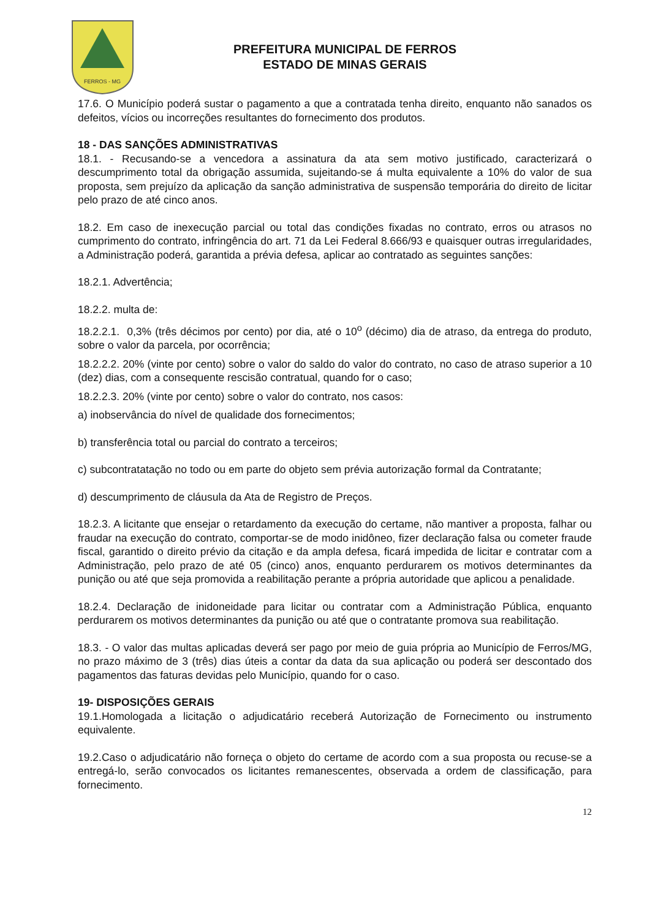FERROS - MG
PREFEITURA MUNICIPAL DE FERROS
ESTADO DE MINAS GERAIS
17.6. O Município poderá sustar o pagamento a que a contratada tenha direito, enquanto não sanados os defeitos, vícios ou incorreções resultantes do fornecimento dos produtos.
18 - DAS SANÇÕES ADMINISTRATIVAS
18.1. - Recusando-se a vencedora a assinatura da ata sem motivo justificado, caracterizará o descumprimento total da obrigação assumida, sujeitando-se á multa equivalente a 10% do valor de sua proposta, sem prejuízo da aplicação da sanção administrativa de suspensão temporária do direito de licitar pelo prazo de até cinco anos.
18.2. Em caso de inexecução parcial ou total das condições fixadas no contrato, erros ou atrasos no cumprimento do contrato, infringência do art. 71 da Lei Federal 8.666/93 e quaisquer outras irregularidades, a Administração poderá, garantida a prévia defesa, aplicar ao contratado as seguintes sanções:
18.2.1. Advertência;
18.2.2. multa de:
18.2.2.1. 0,3% (três décimos por cento) por dia, até o 10<sup>o</sup> (décimo) dia de atraso, da entrega do produto, sobre o valor da parcela, por ocorrência;
18.2.2.2. 20% (vinte por cento) sobre o valor do saldo do valor do contrato, no caso de atraso superior a 10 (dez) dias, com a consequente rescisão contratual, quando for o caso;
18.2.2.3. 20% (vinte por cento) sobre o valor do contrato, nos casos:
a) inobservância do nível de qualidade dos fornecimentos;
b) transferência total ou parcial do contrato a terceiros;
c) subcontratatação no todo ou em parte do objeto sem prévia autorização formal da Contratante;
d) descumprimento de cláusula da Ata de Registro de Preços.
18.2.3. A licitante que ensejar o retardamento da execução do certame, não mantiver a proposta, falhar ou fraudar na execução do contrato, comportar-se de modo inidôneo, fizer declaração falsa ou cometer fraude fiscal, garantido o direito prévio da citação e da ampla defesa, ficará impedida de licitar e contratar com a Administração, pelo prazo de até 05 (cinco) anos, enquanto perdurarem os motivos determinantes da punição ou até que seja promovida a reabilitação perante a própria autoridade que aplicou a penalidade.
18.2.4. Declaração de inidoneidade para licitar ou contratar com a Administração Pública, enquanto perdurarem os motivos determinantes da punição ou até que o contratante promova sua reabilitação.
18.3. - O valor das multas aplicadas deverá ser pago por meio de guia própria ao Município de Ferros/MG, no prazo máximo de 3 (três) dias úteis a contar da data da sua aplicação ou poderá ser descontado dos pagamentos das faturas devidas pelo Município, quando for o caso.
19- DISPOSIÇÕES GERAIS
19.1.Homologada a licitação o adjudicatário receberá Autorização de Fornecimento ou instrumento equivalente.
19.2.Caso o adjudicatário não forneça o objeto do certame de acordo com a sua proposta ou recuse-se a entregá-lo, serão convocados os licitantes remanescentes, observada a ordem de classificação, para fornecimento.
12